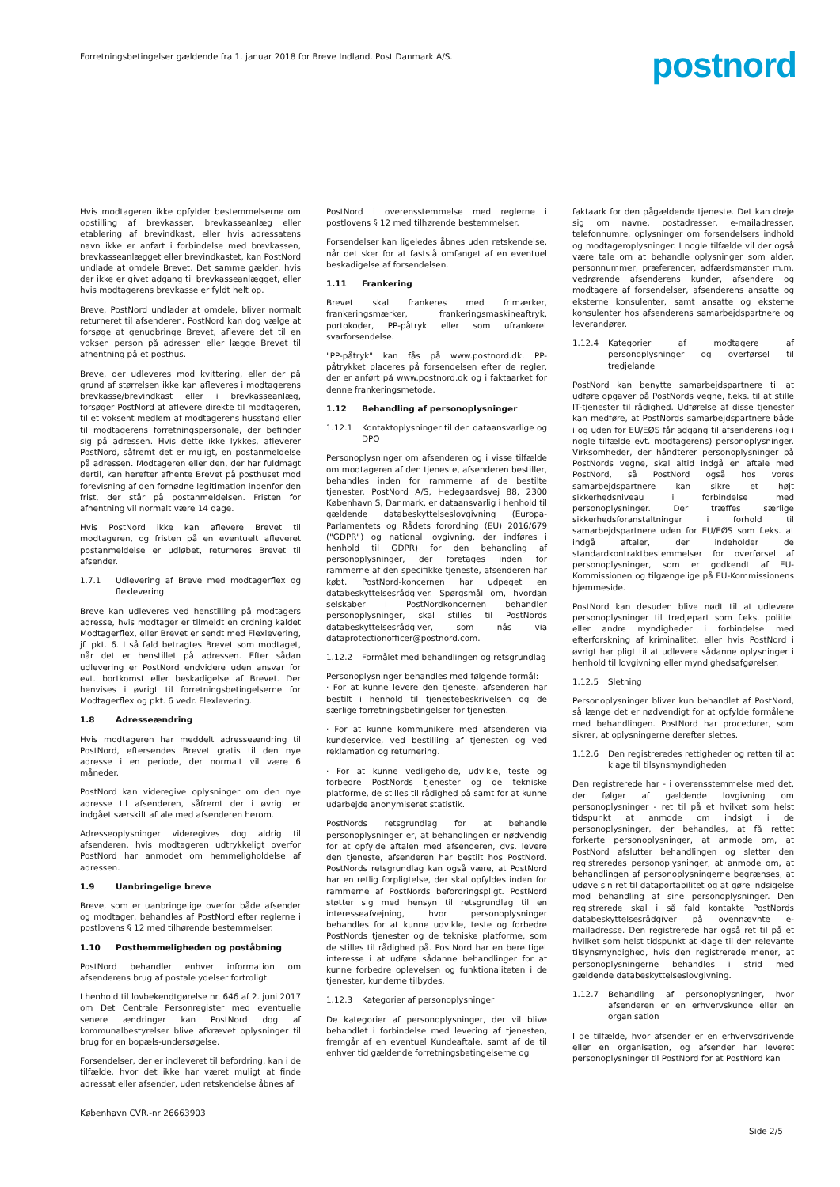Forretningsbetingelser gældende fra 1. januar 2018 for Breve Indland. Post Danmark A/S.
postnord
Hvis modtageren ikke opfylder bestemmelserne om opstilling af brevkasser, brevkasseanlæg eller etablering af brevindkast, eller hvis adressatens navn ikke er anført i forbindelse med brevkassen, brevkasseanlægget eller brevindkastet, kan PostNord undlade at omdele Brevet. Det samme gælder, hvis der ikke er givet adgang til brevkasseanlægget, eller hvis modtagerens brevkasse er fyldt helt op.
Breve, PostNord undlader at omdele, bliver normalt returneret til afsenderen. PostNord kan dog vælge at forsøge at genudbringe Brevet, aflevere det til en voksen person på adressen eller lægge Brevet til afhentning på et posthus.
Breve, der udleveres mod kvittering, eller der på grund af størrelsen ikke kan afleveres i modtagerens brevkasse/brevindkast eller i brevkasseanlæg, forsøger PostNord at aflevere direkte til modtageren, til et voksent medlem af modtagerens husstand eller til modtagerens forretningspersonale, der befinder sig på adressen. Hvis dette ikke lykkes, afleverer PostNord, såfremt det er muligt, en postanmeldelse på adressen. Modtageren eller den, der har fuldmagt dertil, kan herefter afhente Brevet på posthuset mod forevisning af den fornødne legitimation indenfor den frist, der står på postanmeldelsen. Fristen for afhentning vil normalt være 14 dage.
Hvis PostNord ikke kan aflevere Brevet til modtageren, og fristen på en eventuelt afleveret postanmeldelse er udløbet, returneres Brevet til afsender.
1.7.1 Udlevering af Breve med modtagerflex og flexlevering
Breve kan udleveres ved henstilling på modtagers adresse, hvis modtager er tilmeldt en ordning kaldet Modtagerflex, eller Brevet er sendt med Flexlevering, jf. pkt. 6. I så fald betragtes Brevet som modtaget, når det er henstillet på adressen. Efter sådan udlevering er PostNord endvidere uden ansvar for evt. bortkomst eller beskadigelse af Brevet. Der henvises i øvrigt til forretningsbetingelserne for Modtagerflex og pkt. 6 vedr. Flexlevering.
1.8 Adresseændring
Hvis modtageren har meddelt adresseændring til PostNord, eftersendes Brevet gratis til den nye adresse i en periode, der normalt vil være 6 måneder.
PostNord kan videregive oplysninger om den nye adresse til afsenderen, såfremt der i øvrigt er indgået særskilt aftale med afsenderen herom.
Adresseoplysninger videregives dog aldrig til afsenderen, hvis modtageren udtrykkeligt overfor PostNord har anmodet om hemmeligholdelse af adressen.
1.9 Uanbringelige breve
Breve, som er uanbringelige overfor både afsender og modtager, behandles af PostNord efter reglerne i postlovens § 12 med tilhørende bestemmelser.
1.10 Posthemmeligheden og poståbning
PostNord behandler enhver information om afsenderens brug af postale ydelser fortroligt.
I henhold til lovbekendtgørelse nr. 646 af 2. juni 2017 om Det Centrale Personregister med eventuelle senere ændringer kan PostNord dog af kommunalbestyrelser blive afkrævet oplysninger til brug for en bopæls-undersøgelse.
Forsendelser, der er indleveret til befordring, kan i de tilfælde, hvor det ikke har været muligt at finde adressat eller afsender, uden retskendelse åbnes af
PostNord i overensstemmelse med reglerne i postlovens § 12 med tilhørende bestemmelser.
Forsendelser kan ligeledes åbnes uden retskendelse, når det sker for at fastslå omfanget af en eventuel beskadigelse af forsendelsen.
1.11 Frankering
Brevet skal frankeres med frimærker, frankeringsmærker, frankeringsmaskineaftryk, portokoder, PP-påtryk eller som ufrankeret svarforsendelse.
"PP-påtryk" kan fås på www.postnord.dk. PP-påtrykket placeres på forsendelsen efter de regler, der er anført på www.postnord.dk og i faktaarket for denne frankeringsmetode.
1.12 Behandling af personoplysninger
1.12.1 Kontaktoplysninger til den dataansvarlige og DPO
Personoplysninger om afsenderen og i visse tilfælde om modtageren af den tjeneste, afsenderen bestiller, behandles inden for rammerne af de bestilte tjenester. PostNord A/S, Hedegaardsvej 88, 2300 København S, Danmark, er dataansvarlig i henhold til gældende databeskyttelseslovgivning (Europa-Parlamentets og Rådets forordning (EU) 2016/679 ("GDPR") og national lovgivning, der indføres i henhold til GDPR) for den behandling af personoplysninger, der foretages inden for rammerne af den specifikke tjeneste, afsenderen har købt. PostNord-koncernen har udpeget en databeskyttelsesrådgiver. Spørgsmål om, hvordan selskaber i PostNordkoncernen behandler personoplysninger, skal stilles til PostNords databeskyttelsesrådgiver, som nås via dataprotectionofficer@postnord.com.
1.12.2 Formålet med behandlingen og retsgrundlag
Personoplysninger behandles med følgende formål:
· For at kunne levere den tjeneste, afsenderen har bestilt i henhold til tjenestebeskrivelsen og de særlige forretningsbetingelser for tjenesten.
· For at kunne kommunikere med afsenderen via kundeservice, ved bestilling af tjenesten og ved reklamation og returnering.
· For at kunne vedligeholde, udvikle, teste og forbedre PostNords tjenester og de tekniske platforme, de stilles til rådighed på samt for at kunne udarbejde anonymiseret statistik.
PostNords retsgrundlag for at behandle personoplysninger er, at behandlingen er nødvendig for at opfylde aftalen med afsenderen, dvs. levere den tjeneste, afsenderen har bestilt hos PostNord. PostNords retsgrundlag kan også være, at PostNord har en retlig forpligtelse, der skal opfyldes inden for rammerne af PostNords befordringspligt. PostNord støtter sig med hensyn til retsgrundlag til en interesseafvejning, hvor personoplysninger behandles for at kunne udvikle, teste og forbedre PostNords tjenester og de tekniske platforme, som de stilles til rådighed på. PostNord har en berettiget interesse i at udføre sådanne behandlinger for at kunne forbedre oplevelsen og funktionaliteten i de tjenester, kunderne tilbydes.
1.12.3 Kategorier af personoplysninger
De kategorier af personoplysninger, der vil blive behandlet i forbindelse med levering af tjenesten, fremgår af en eventuel Kundeaftale, samt af de til enhver tid gældende forretningsbetingelserne og
faktaark for den pågældende tjeneste. Det kan dreje sig om navne, postadresser, e-mailadresser, telefonnumre, oplysninger om forsendelsers indhold og modtageroplysninger. I nogle tilfælde vil der også være tale om at behandle oplysninger som alder, personnummer, præferencer, adfærdsmønster m.m. vedrørende afsenderens kunder, afsendere og modtagere af forsendelser, afsenderens ansatte og eksterne konsulenter, samt ansatte og eksterne konsulenter hos afsenderens samarbejdspartnere og leverandører.
1.12.4 Kategorier af modtagere af personoplysninger og overførsel til tredjelande
PostNord kan benytte samarbejdspartnere til at udføre opgaver på PostNords vegne, f.eks. til at stille IT-tjenester til rådighed. Udførelse af disse tjenester kan medføre, at PostNords samarbejdspartnere både i og uden for EU/EØS får adgang til afsenderens (og i nogle tilfælde evt. modtagerens) personoplysninger. Virksomheder, der håndterer personoplysninger på PostNords vegne, skal altid indgå en aftale med PostNord, så PostNord også hos vores samarbejdspartnere kan sikre et højt sikkerhedsniveau i forbindelse med personoplysninger. Der træffes særlige sikkerhedsforanstaltninger i forhold til samarbejdspartnere uden for EU/EØS som f.eks. at indgå aftaler, der indeholder de standardkontraktbestemmelser for overførsel af personoplysninger, som er godkendt af EU-Kommissionen og tilgængelige på EU-Kommissionens hjemmeside.
PostNord kan desuden blive nødt til at udlevere personoplysninger til tredjepart som f.eks. politiet eller andre myndigheder i forbindelse med efterforskning af kriminalitet, eller hvis PostNord i øvrigt har pligt til at udlevere sådanne oplysninger i henhold til lovgivning eller myndighedsafgørelser.
1.12.5 Sletning
Personoplysninger bliver kun behandlet af PostNord, så længe det er nødvendigt for at opfylde formålene med behandlingen. PostNord har procedurer, som sikrer, at oplysningerne derefter slettes.
1.12.6 Den registreredes rettigheder og retten til at klage til tilsynsmyndigheden
Den registrerede har - i overensstemmelse med det, der følger af gældende lovgivning om personoplysninger - ret til på et hvilket som helst tidspunkt at anmode om indsigt i de personoplysninger, der behandles, at få rettet forkerte personoplysninger, at anmode om, at PostNord afslutter behandlingen og sletter den registreredes personoplysninger, at anmode om, at behandlingen af personoplysningerne begrænses, at udøve sin ret til dataportabilitet og at gøre indsigelse mod behandling af sine personoplysninger. Den registrerede skal i så fald kontakte PostNords databeskyttelsesrådgiver på ovennævnte e-mailadresse. Den registrerede har også ret til på et hvilket som helst tidspunkt at klage til den relevante tilsynsmyndighed, hvis den registrerede mener, at personoplysningerne behandles i strid med gældende databeskyttelseslovgivning.
1.12.7 Behandling af personoplysninger, hvor afsenderen er en erhvervskunde eller en organisation
I de tilfælde, hvor afsender er en erhvervsdrivende eller en organisation, og afsender har leveret personoplysninger til PostNord for at PostNord kan
København CVR.-nr 26663903
Side 2/5